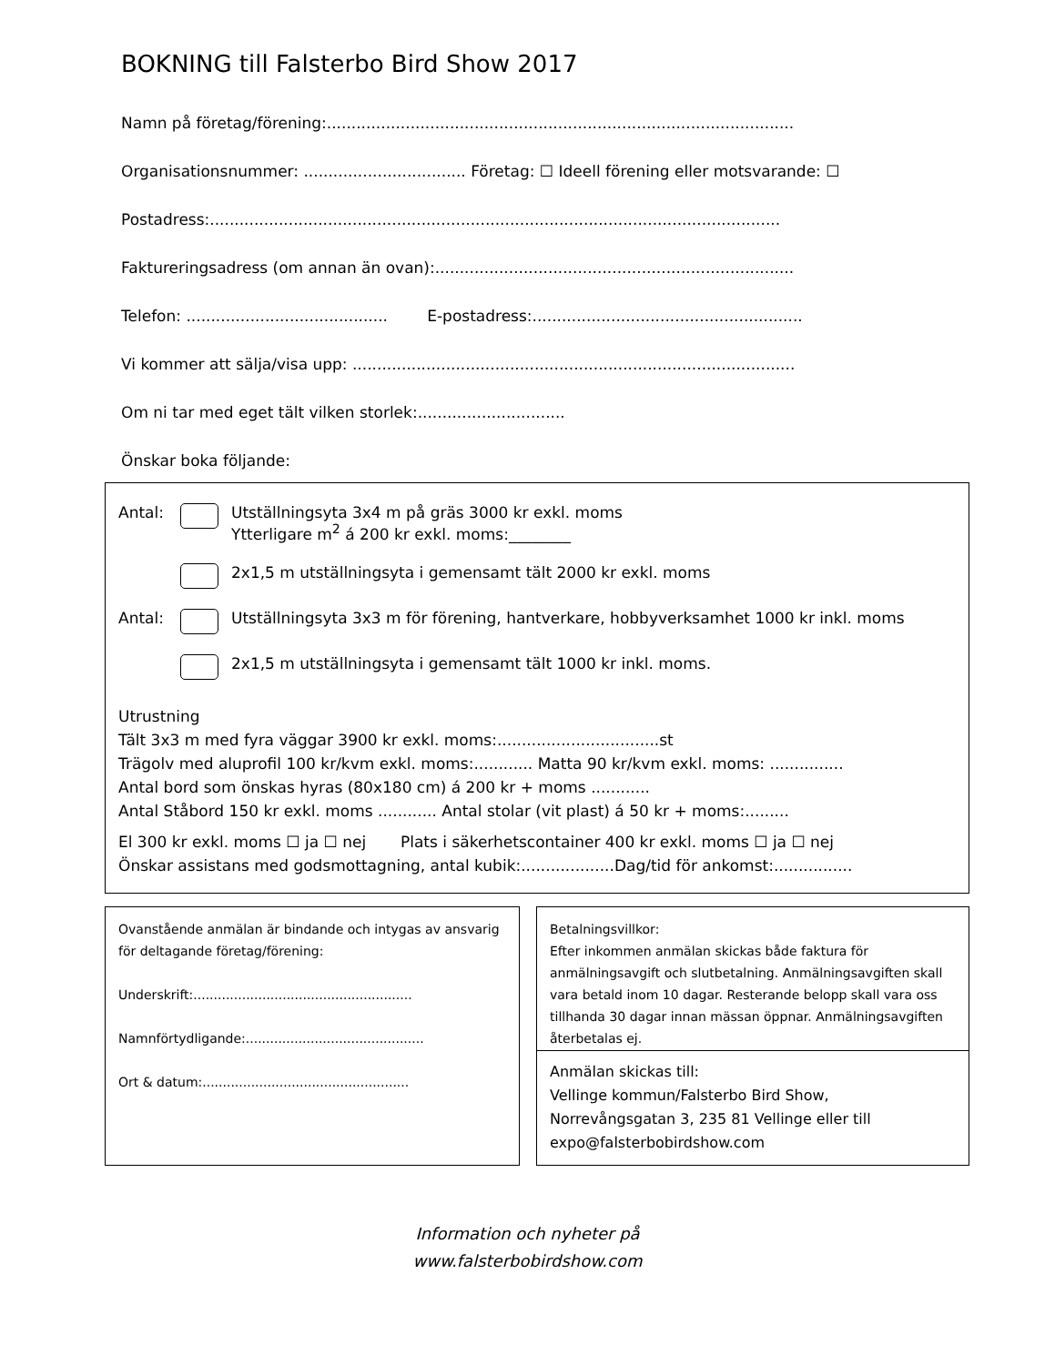BOKNING till Falsterbo Bird Show 2017
Namn på företag/förening:...............................................................................................
Organisationsnummer: ................................. Företag: ☐ Ideell förening eller motsvarande: ☐
Postadress:....................................................................................................................
Faktureringsadress (om annan än ovan):.........................................................................
Telefon: ......................................... E-postadress:.......................................................
Vi kommer att sälja/visa upp: ..........................................................................................
Om ni tar med eget tält vilken storlek:..............................
Önskar boka följande:
Antal: Utställningsyta 3x4 m på gräs 3000 kr exkl. moms
Ytterligare m<sup>2</sup> á 200 kr exkl. moms:________
2x1,5 m utställningsyta i gemensamt tält 2000 kr exkl. moms
Antal: Utställningsyta 3x3 m för förening, hantverkare, hobbyverksamhet 1000 kr inkl. moms
2x1,5 m utställningsyta i gemensamt tält 1000 kr inkl. moms.
Utrustning
Tält 3x3 m med fyra väggar 3900 kr exkl. moms:.................................st
Trägolv med aluprofil 100 kr/kvm exkl. moms:............ Matta 90 kr/kvm exkl. moms: ...............
Antal bord som önskas hyras (80x180 cm) á 200 kr + moms ............
Antal Ståbord 150 kr exkl. moms ............ Antal stolar (vit plast) á 50 kr + moms:.........
El 300 kr exkl. moms ☐ ja ☐ nej Plats i säkerhetscontainer 400 kr exkl. moms ☐ ja ☐ nej
Önskar assistans med godsmottagning, antal kubik:...................Dag/tid för ankomst:................
Ovanstående anmälan är bindande och intygas av ansvarig för deltagande företag/förening:
Underskrift:......................................................
Namnförtydligande:............................................
Ort & datum:...................................................
Betalningsvillkor:
Efter inkommen anmälan skickas både faktura för anmälningsavgift och slutbetalning. Anmälningsavgiften skall vara betald inom 10 dagar. Resterande belopp skall vara oss tillhanda 30 dagar innan mässan öppnar. Anmälningsavgiften återbetalas ej.
Anmälan skickas till:
Vellinge kommun/Falsterbo Bird Show,
Norrevångsgatan 3, 235 81 Vellinge eller till expo@falsterbobirdshow.com
Information och nyheter på
www.falsterbobirdshow.com